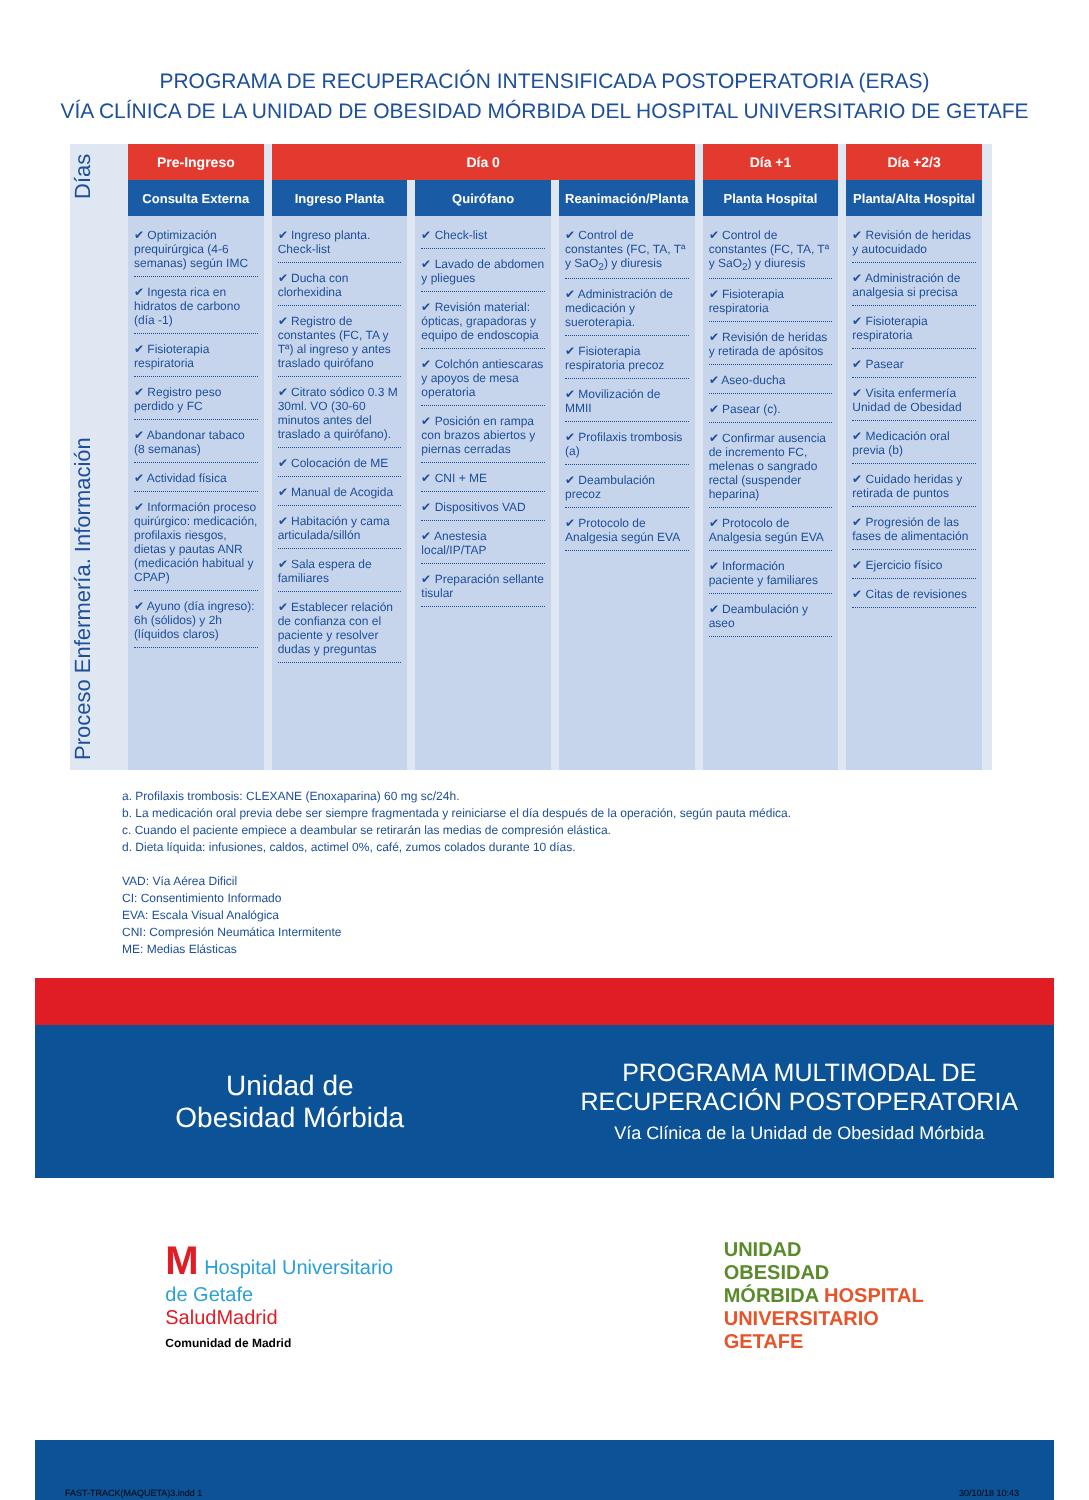PROGRAMA DE RECUPERACIÓN INTENSIFICADA POSTOPERATORIA (ERAS)
VÍA CLÍNICA DE LA UNIDAD DE OBESIDAD MÓRBIDA DEL HOSPITAL UNIVERSITARIO DE GETAFE
Proceso Enfermería. Información Días
| Pre-Ingreso | Día 0 | | | Día +1 | Día +2/3 |
| --- | --- | --- | --- | --- | --- |
| Consulta Externa | Ingreso Planta | Quirófano | Reanimación/Planta | Planta Hospital | Planta/Alta Hospital |
| ✔ Optimización prequirúrgica (4-6 semanas) según IMC ✔ Ingesta rica en hidratos de carbono (día -1) ✔ Fisioterapia respiratoria ✔ Registro peso perdido y FC ✔ Abandonar tabaco (8 semanas) ✔ Actividad física ✔ Información proceso quirúrgico: medicación, profilaxis riesgos, dietas y pautas ANR (medicación habitual y CPAP) ✔ Ayuno (día ingreso): 6h (sólidos) y 2h (líquidos claros) | ✔ Ingreso planta. Check-list ✔ Ducha con clorhexidina ✔ Registro de constantes (FC, TA y Tª) al ingreso y antes traslado quirófano ✔ Citrato sódico 0.3 M 30ml. VO (30-60 minutos antes del traslado a quirófano). ✔ Colocación de ME ✔ Manual de Acogida ✔ Habitación y cama articulada/sillón ✔ Sala espera de familiares ✔ Establecer relación de confianza con el paciente y resolver dudas y preguntas | ✔ Check-list ✔ Lavado de abdomen y pliegues ✔ Revisión material: ópticas, grapadoras y equipo de endoscopia ✔ Colchón antiescaras y apoyos de mesa operatoria ✔ Posición en rampa con brazos abiertos y piernas cerradas ✔ CNI + ME ✔ Dispositivos VAD ✔ Anestesia local/IP/TAP ✔ Preparación sellante tisular | ✔ Control de constantes (FC, TA, Tª y SaO<sub>2</sub>) y diuresis ✔ Administración de medicación y sueroterapia. ✔ Fisioterapia respiratoria precoz ✔ Movilización de MMII ✔ Profilaxis trombosis (a) ✔ Deambulación precoz ✔ Protocolo de Analgesia según EVA | ✔ Control de constantes (FC, TA, Tª y SaO<sub>2</sub>) y diuresis ✔ Fisioterapia respiratoria ✔ Revisión de heridas y retirada de apósitos ✔ Aseo-ducha ✔ Pasear (c). ✔ Confirmar ausencia de incremento FC, melenas o sangrado rectal (suspender heparina) ✔ Protocolo de Analgesia según EVA ✔ Información paciente y familiares ✔ Deambulación y aseo | ✔ Revisión de heridas y autocuidado ✔ Administración de analgesia si precisa ✔ Fisioterapia respiratoria ✔ Pasear ✔ Visita enfermería Unidad de Obesidad ✔ Medicación oral previa (b) ✔ Cuidado heridas y retirada de puntos ✔ Progresión de las fases de alimentación ✔ Ejercicio físico ✔ Citas de revisiones |
a. Profilaxis trombosis: CLEXANE (Enoxaparina) 60 mg sc/24h.
b. La medicación oral previa debe ser siempre fragmentada y reiniciarse el día después de la operación, según pauta médica.
c. Cuando el paciente empiece a deambular se retirarán las medias de compresión elástica.
d. Dieta líquida: infusiones, caldos, actimel 0%, café, zumos colados durante 10 días.
VAD: Vía Aérea Dificil
CI: Consentimiento Informado
EVA: Escala Visual Analógica
CNI: Compresión Neumática Intermitente
ME: Medias Elásticas
Unidad de
Obesidad Mórbida
PROGRAMA MULTIMODAL DE
RECUPERACIÓN POSTOPERATORIA
Vía Clínica de la Unidad de Obesidad Mórbida
M Hospital Universitario
de Getafe
SaludMadrid
Comunidad de Madrid
UNIDAD
OBESIDAD
MÓRBIDA HOSPITAL
UNIVERSITARIO
GETAFE
FAST-TRACK(MAQUETA)3.indd 1 30/10/18 10:43